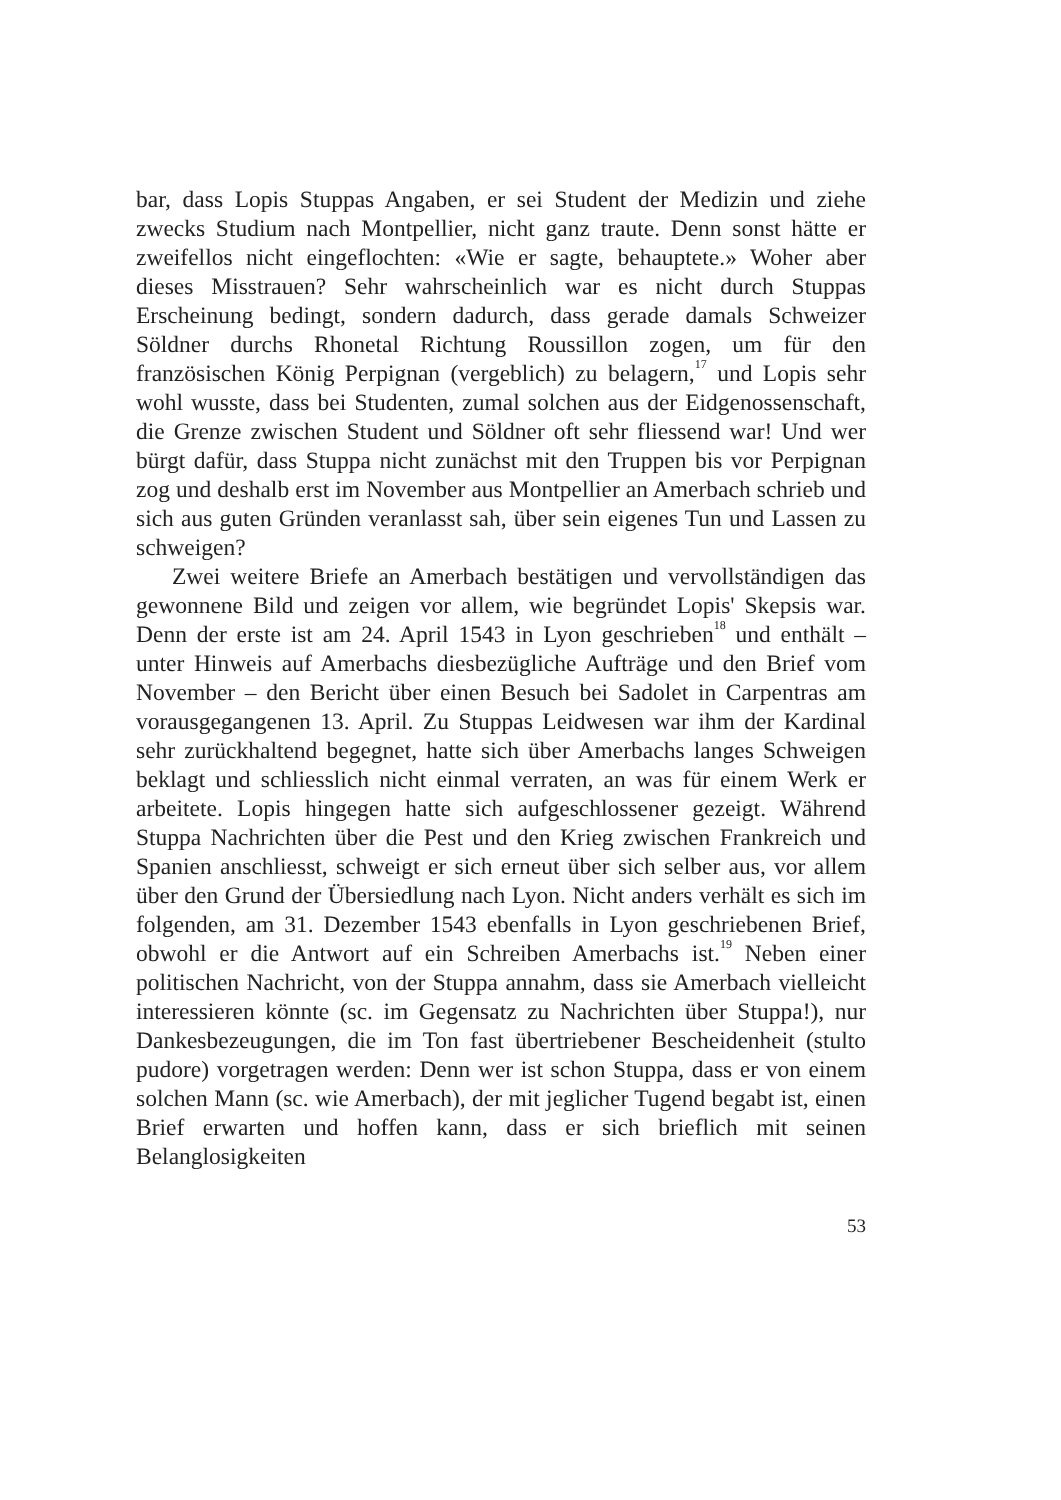bar, dass Lopis Stuppas Angaben, er sei Student der Medizin und ziehe zwecks Studium nach Montpellier, nicht ganz traute. Denn sonst hätte er zweifellos nicht eingeflochten: «Wie er sagte, behauptete.» Woher aber dieses Misstrauen? Sehr wahrscheinlich war es nicht durch Stuppas Erscheinung bedingt, sondern dadurch, dass gerade damals Schweizer Söldner durchs Rhonetal Richtung Roussillon zogen, um für den französischen König Perpignan (vergeblich) zu belagern,<sup>17</sup> und Lopis sehr wohl wusste, dass bei Studenten, zumal solchen aus der Eidgenossenschaft, die Grenze zwischen Student und Söldner oft sehr fliessend war! Und wer bürgt dafür, dass Stuppa nicht zunächst mit den Truppen bis vor Perpignan zog und deshalb erst im November aus Montpellier an Amerbach schrieb und sich aus guten Gründen veranlasst sah, über sein eigenes Tun und Lassen zu schweigen?
Zwei weitere Briefe an Amerbach bestätigen und vervollständigen das gewonnene Bild und zeigen vor allem, wie begründet Lopis' Skepsis war. Denn der erste ist am 24. April 1543 in Lyon geschrieben<sup>18</sup> und enthält – unter Hinweis auf Amerbachs diesbezügliche Aufträge und den Brief vom November – den Bericht über einen Besuch bei Sadolet in Carpentras am vorausgegangenen 13. April. Zu Stuppas Leidwesen war ihm der Kardinal sehr zurückhaltend begegnet, hatte sich über Amerbachs langes Schweigen beklagt und schliesslich nicht einmal verraten, an was für einem Werk er arbeitete. Lopis hingegen hatte sich aufgeschlossener gezeigt. Während Stuppa Nachrichten über die Pest und den Krieg zwischen Frankreich und Spanien anschliesst, schweigt er sich erneut über sich selber aus, vor allem über den Grund der Übersiedlung nach Lyon. Nicht anders verhält es sich im folgenden, am 31. Dezember 1543 ebenfalls in Lyon geschriebenen Brief, obwohl er die Antwort auf ein Schreiben Amerbachs ist.<sup>19</sup> Neben einer politischen Nachricht, von der Stuppa annahm, dass sie Amerbach vielleicht interessieren könnte (sc. im Gegensatz zu Nachrichten über Stuppa!), nur Dankesbezeugungen, die im Ton fast übertriebener Bescheidenheit (stulto pudore) vorgetragen werden: Denn wer ist schon Stuppa, dass er von einem solchen Mann (sc. wie Amerbach), der mit jeglicher Tugend begabt ist, einen Brief erwarten und hoffen kann, dass er sich brieflich mit seinen Belanglosigkeiten
53